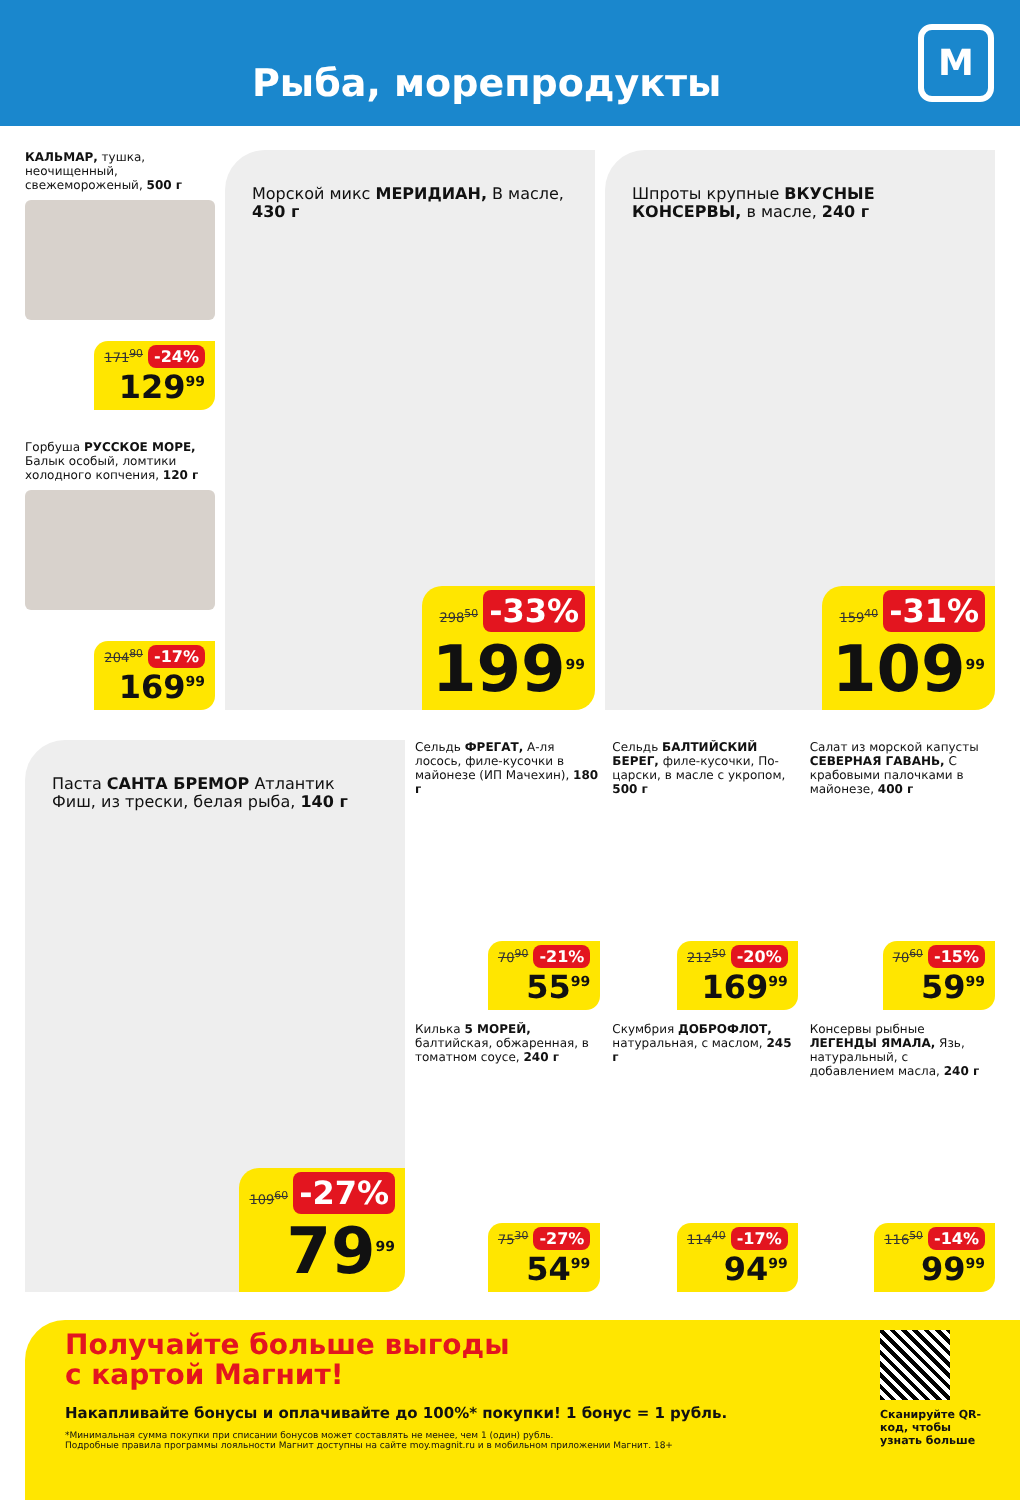Рыба, морепродукты
М
КАЛЬМАР, тушка, неочищенный, свежемороженый, 500 г
171<sup>90</sup> -24%
129<sup>99</sup>
Горбуша РУССКОЕ МОРЕ, Балык особый, ломтики холодного копчения, 120 г
204<sup>80</sup> -17%
169<sup>99</sup>
Морской микс МЕРИДИАН, В масле, 430 г
298<sup>50</sup> -33%
199<sup>99</sup>
Шпроты крупные ВКУСНЫЕ КОНСЕРВЫ, в масле, 240 г
159<sup>40</sup> -31%
109<sup>99</sup>
Паста САНТА БРЕМОР Атлантик Фиш, из трески, белая рыба, 140 г
109<sup>60</sup> -27%
79<sup>99</sup>
Сельдь ФРЕГАТ, А-ля лосось, филе-кусочки в майонезе (ИП Мачехин), 180 г
70<sup>90</sup> -21%
55<sup>99</sup>
Сельдь БАЛТИЙСКИЙ БЕРЕГ, филе-кусочки, По-царски, в масле с укропом, 500 г
212<sup>50</sup> -20%
169<sup>99</sup>
Салат из морской капусты СЕВЕРНАЯ ГАВАНЬ, С крабовыми палочками в майонезе, 400 г
70<sup>60</sup> -15%
59<sup>99</sup>
Килька 5 МОРЕЙ, балтийская, обжаренная, в томатном соусе, 240 г
75<sup>30</sup> -27%
54<sup>99</sup>
Скумбрия ДОБРОФЛОТ, натуральная, с маслом, 245 г
114<sup>40</sup> -17%
94<sup>99</sup>
Консервы рыбные ЛЕГЕНДЫ ЯМАЛА, Язь, натуральный, с добавлением масла, 240 г
116<sup>50</sup> -14%
99<sup>99</sup>
Получайте больше выгоды
с картой Магнит!
Накапливайте бонусы и оплачивайте до 100%* покупки! 1 бонус = 1 рубль.
*Минимальная сумма покупки при списании бонусов может составлять не менее, чем 1 (один) рубль.
Подробные правила программы лояльности Магнит доступны на сайте moy.magnit.ru и в мобильном приложении Магнит. 18+
Сканируйте QR-код, чтобы узнать больше